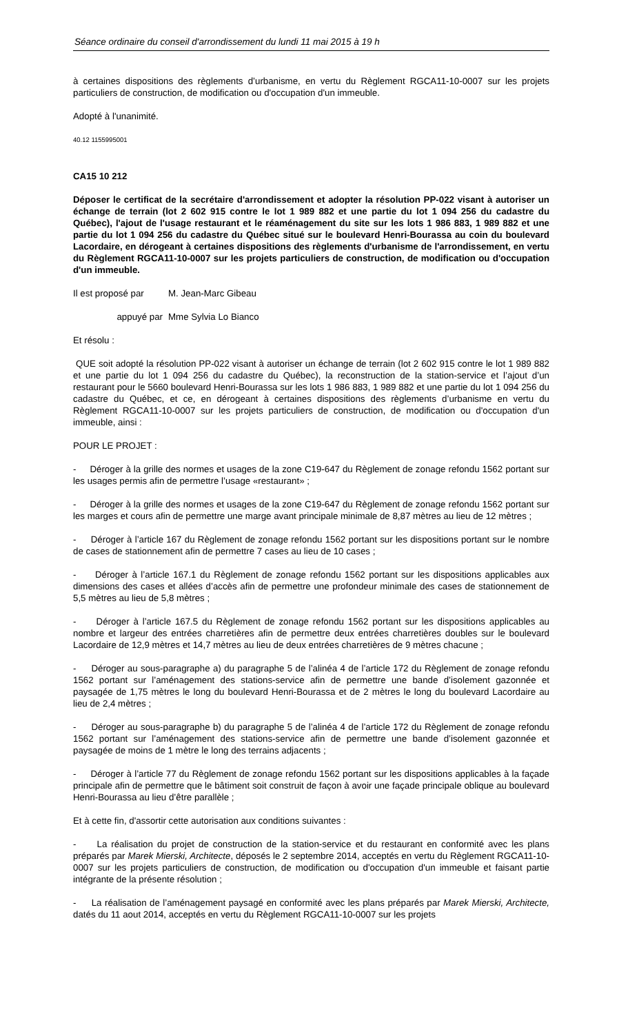Séance ordinaire du conseil d'arrondissement du lundi 11 mai 2015 à 19 h
à certaines dispositions des règlements d’urbanisme, en vertu du Règlement RGCA11-10-0007 sur les projets particuliers de construction, de modification ou d'occupation d'un immeuble.
Adopté à l'unanimité.
40.12 1155995001
CA15 10 212
Déposer le certificat de la secrétaire d'arrondissement et adopter la résolution PP-022 visant à autoriser un échange de terrain (lot 2 602 915 contre le lot 1 989 882 et une partie du lot 1 094 256 du cadastre du Québec), l'ajout de l'usage restaurant et le réaménagement du site sur les lots 1 986 883, 1 989 882 et une partie du lot 1 094 256 du cadastre du Québec situé sur le boulevard Henri-Bourassa au coin du boulevard Lacordaire, en dérogeant à certaines dispositions des règlements d'urbanisme de l'arrondissement, en vertu du Règlement RGCA11-10-0007 sur les projets particuliers de construction, de modification ou d'occupation d'un immeuble.
Il est proposé par M. Jean-Marc Gibeau
appuyé par Mme Sylvia Lo Bianco
Et résolu :
QUE soit adopté la résolution PP-022 visant à autoriser un échange de terrain (lot 2 602 915 contre le lot 1 989 882 et une partie du lot 1 094 256 du cadastre du Québec), la reconstruction de la station-service et l’ajout d’un restaurant pour le 5660 boulevard Henri-Bourassa sur les lots 1 986 883, 1 989 882 et une partie du lot 1 094 256 du cadastre du Québec, et ce, en dérogeant à certaines dispositions des règlements d’urbanisme en vertu du Règlement RGCA11-10-0007 sur les projets particuliers de construction, de modification ou d'occupation d'un immeuble, ainsi :
POUR LE PROJET :
- Déroger à la grille des normes et usages de la zone C19-647 du Règlement de zonage refondu 1562 portant sur les usages permis afin de permettre l’usage «restaurant» ;
- Déroger à la grille des normes et usages de la zone C19-647 du Règlement de zonage refondu 1562 portant sur les marges et cours afin de permettre une marge avant principale minimale de 8,87 mètres au lieu de 12 mètres ;
- Déroger à l’article 167 du Règlement de zonage refondu 1562 portant sur les dispositions portant sur le nombre de cases de stationnement afin de permettre 7 cases au lieu de 10 cases ;
- Déroger à l’article 167.1 du Règlement de zonage refondu 1562 portant sur les dispositions applicables aux dimensions des cases et allées d’accès afin de permettre une profondeur minimale des cases de stationnement de 5,5 mètres au lieu de 5,8 mètres ;
- Déroger à l’article 167.5 du Règlement de zonage refondu 1562 portant sur les dispositions applicables au nombre et largeur des entrées charretières afin de permettre deux entrées charretières doubles sur le boulevard Lacordaire de 12,9 mètres et 14,7 mètres au lieu de deux entrées charretières de 9 mètres chacune ;
- Déroger au sous-paragraphe a) du paragraphe 5 de l’alinéa 4 de l’article 172 du Règlement de zonage refondu 1562 portant sur l’aménagement des stations-service afin de permettre une bande d’isolement gazonnée et paysagée de 1,75 mètres le long du boulevard Henri-Bourassa et de 2 mètres le long du boulevard Lacordaire au lieu de 2,4 mètres ;
- Déroger au sous-paragraphe b) du paragraphe 5 de l’alinéa 4 de l’article 172 du Règlement de zonage refondu 1562 portant sur l’aménagement des stations-service afin de permettre une bande d’isolement gazonnée et paysagée de moins de 1 mètre le long des terrains adjacents ;
- Déroger à l’article 77 du Règlement de zonage refondu 1562 portant sur les dispositions applicables à la façade principale afin de permettre que le bâtiment soit construit de façon à avoir une façade principale oblique au boulevard Henri-Bourassa au lieu d’être parallèle ;
Et à cette fin, d'assortir cette autorisation aux conditions suivantes :
- La réalisation du projet de construction de la station-service et du restaurant en conformité avec les plans préparés par Marek Mierski, Architecte, déposés le 2 septembre 2014, acceptés en vertu du Règlement RGCA11-10-0007 sur les projets particuliers de construction, de modification ou d'occupation d'un immeuble et faisant partie intégrante de la présente résolution ;
- La réalisation de l’aménagement paysagé en conformité avec les plans préparés par Marek Mierski, Architecte, datés du 11 aout 2014, acceptés en vertu du Règlement RGCA11-10-0007 sur les projets